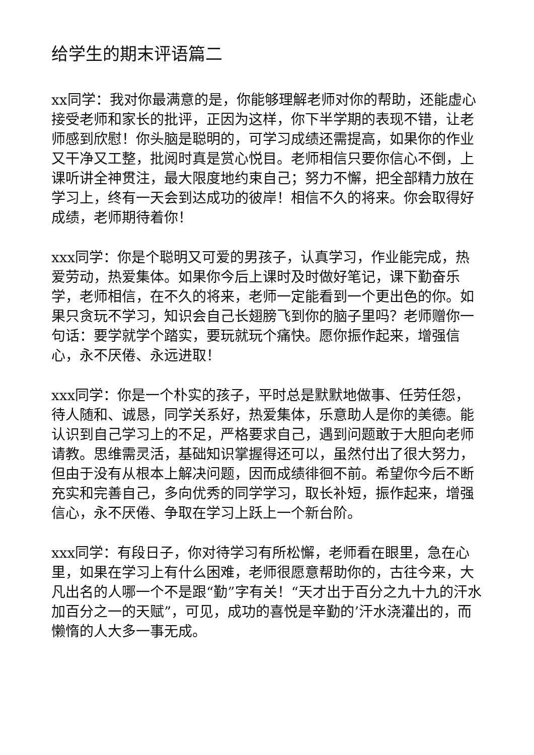给学生的期末评语篇二
xx同学：我对你最满意的是，你能够理解老师对你的帮助，还能虚心接受老师和家长的批评，正因为这样，你下半学期的表现不错，让老师感到欣慰！你头脑是聪明的，可学习成绩还需提高，如果你的作业又干净又工整，批阅时真是赏心悦目。老师相信只要你信心不倒，上课听讲全神贯注，最大限度地约束自己；努力不懈，把全部精力放在学习上，终有一天会到达成功的彼岸！相信不久的将来。你会取得好成绩，老师期待着你！
xxx同学：你是个聪明又可爱的男孩子，认真学习，作业能完成，热爱劳动，热爱集体。如果你今后上课时及时做好笔记，课下勤奋乐学，老师相信，在不久的将来，老师一定能看到一个更出色的你。如果只贪玩不学习，知识会自己长翅膀飞到你的脑子里吗？老师赠你一句话：要学就学个踏实，要玩就玩个痛快。愿你振作起来，增强信心，永不厌倦、永远进取！
xxx同学：你是一个朴实的孩子，平时总是默默地做事、任劳任怨，待人随和、诚恳，同学关系好，热爱集体，乐意助人是你的美德。能认识到自己学习上的不足，严格要求自己，遇到问题敢于大胆向老师请教。思维需灵活，基础知识掌握得还可以，虽然付出了很大努力，但由于没有从根本上解决问题，因而成绩徘徊不前。希望你今后不断充实和完善自己，多向优秀的同学学习，取长补短，振作起来，增强信心，永不厌倦、争取在学习上跃上一个新台阶。
xxx同学：有段日子，你对待学习有所松懈，老师看在眼里，急在心里，如果在学习上有什么困难，老师很愿意帮助你的，古往今来，大凡出名的人哪一个不是跟“勤”字有关！“天才出于百分之九十九的汗水加百分之一的天赋”，可见，成功的喜悦是辛勤的’汗水浇灌出的，而懒惰的人大多一事无成。